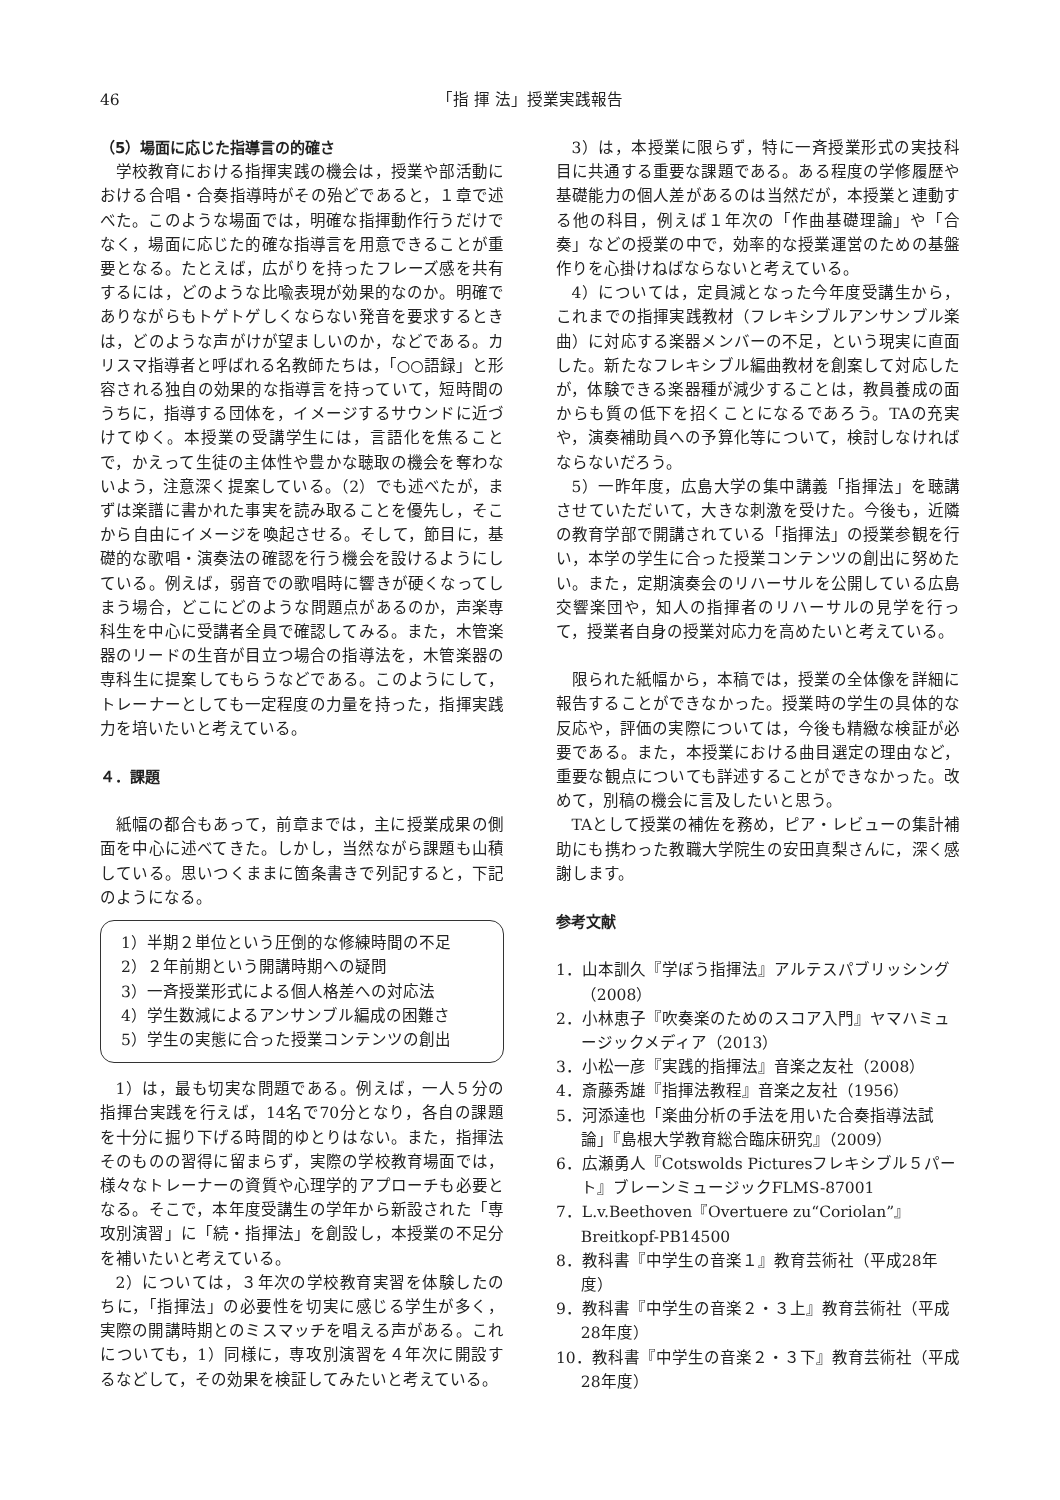46 「指 揮 法」授業実践報告
（5）場面に応じた指導言の的確さ
学校教育における指揮実践の機会は，授業や部活動における合唱・合奏指導時がその殆どであると，１章で述べた。このような場面では，明確な指揮動作行うだけでなく，場面に応じた的確な指導言を用意できることが重要となる。たとえば，広がりを持ったフレーズ感を共有するには，どのような比喩表現が効果的なのか。明確でありながらもトゲトゲしくならない発音を要求するときは，どのような声がけが望ましいのか，などである。カリスマ指導者と呼ばれる名教師たちは，「○○語録」と形容される独自の効果的な指導言を持っていて，短時間のうちに，指導する団体を，イメージするサウンドに近づけてゆく。本授業の受講学生には，言語化を焦ることで，かえって生徒の主体性や豊かな聴取の機会を奪わないよう，注意深く提案している。（2）でも述べたが，まずは楽譜に書かれた事実を読み取ることを優先し，そこから自由にイメージを喚起させる。そして，節目に，基礎的な歌唱・演奏法の確認を行う機会を設けるようにしている。例えば，弱音での歌唱時に響きが硬くなってしまう場合，どこにどのような問題点があるのか，声楽専科生を中心に受講者全員で確認してみる。また，木管楽器のリードの生音が目立つ場合の指導法を，木管楽器の専科生に提案してもらうなどである。このようにして，トレーナーとしても一定程度の力量を持った，指揮実践力を培いたいと考えている。
４．課題
紙幅の都合もあって，前章までは，主に授業成果の側面を中心に述べてきた。しかし，当然ながら課題も山積している。思いつくままに箇条書きで列記すると，下記のようになる。
1）半期２単位という圧倒的な修練時間の不足
2）２年前期という開講時期への疑問
3）一斉授業形式による個人格差への対応法
4）学生数減によるアンサンブル編成の困難さ
5）学生の実態に合った授業コンテンツの創出
1）は，最も切実な問題である。例えば，一人５分の指揮台実践を行えば，14名で70分となり，各自の課題を十分に掘り下げる時間的ゆとりはない。また，指揮法そのものの習得に留まらず，実際の学校教育場面では，様々なトレーナーの資質や心理学的アプローチも必要となる。そこで，本年度受講生の学年から新設された「専攻別演習」に「続・指揮法」を創設し，本授業の不足分を補いたいと考えている。
2）については，３年次の学校教育実習を体験したのちに，「指揮法」の必要性を切実に感じる学生が多く，実際の開講時期とのミスマッチを唱える声がある。これについても，1）同様に，専攻別演習を４年次に開設するなどして，その効果を検証してみたいと考えている。
3）は，本授業に限らず，特に一斉授業形式の実技科目に共通する重要な課題である。ある程度の学修履歴や基礎能力の個人差があるのは当然だが，本授業と連動する他の科目，例えば１年次の「作曲基礎理論」や「合奏」などの授業の中で，効率的な授業運営のための基盤作りを心掛けねばならないと考えている。
4）については，定員減となった今年度受講生から，これまでの指揮実践教材（フレキシブルアンサンブル楽曲）に対応する楽器メンバーの不足，という現実に直面した。新たなフレキシブル編曲教材を創案して対応したが，体験できる楽器種が減少することは，教員養成の面からも質の低下を招くことになるであろう。TAの充実や，演奏補助員への予算化等について，検討しなければならないだろう。
5）一昨年度，広島大学の集中講義「指揮法」を聴講させていただいて，大きな刺激を受けた。今後も，近隣の教育学部で開講されている「指揮法」の授業参観を行い，本学の学生に合った授業コンテンツの創出に努めたい。また，定期演奏会のリハーサルを公開している広島交響楽団や，知人の指揮者のリハーサルの見学を行って，授業者自身の授業対応力を高めたいと考えている。
限られた紙幅から，本稿では，授業の全体像を詳細に報告することができなかった。授業時の学生の具体的な反応や，評価の実際については，今後も精緻な検証が必要である。また，本授業における曲目選定の理由など，重要な観点についても詳述することができなかった。改めて，別稿の機会に言及したいと思う。
TAとして授業の補佐を務め，ピア・レビューの集計補助にも携わった教職大学院生の安田真梨さんに，深く感謝します。
参考文献
1．山本訓久『学ぼう指揮法』アルテスパブリッシング（2008）
2．小林恵子『吹奏楽のためのスコア入門』ヤマハミュージックメディア（2013）
3．小松一彦『実践的指揮法』音楽之友社（2008）
4．斎藤秀雄『指揮法教程』音楽之友社（1956）
5．河添達也「楽曲分析の手法を用いた合奏指導法試論」『島根大学教育総合臨床研究』（2009）
6．広瀬勇人『Cotswolds Picturesフレキシブル５パート』ブレーンミュージックFLMS-87001
7．L.v.Beethoven『Overtuere zu“Coriolan”』Breitkopf-PB14500
8．教科書『中学生の音楽１』教育芸術社（平成28年度）
9．教科書『中学生の音楽２・３上』教育芸術社（平成28年度）
10．教科書『中学生の音楽２・３下』教育芸術社（平成28年度）